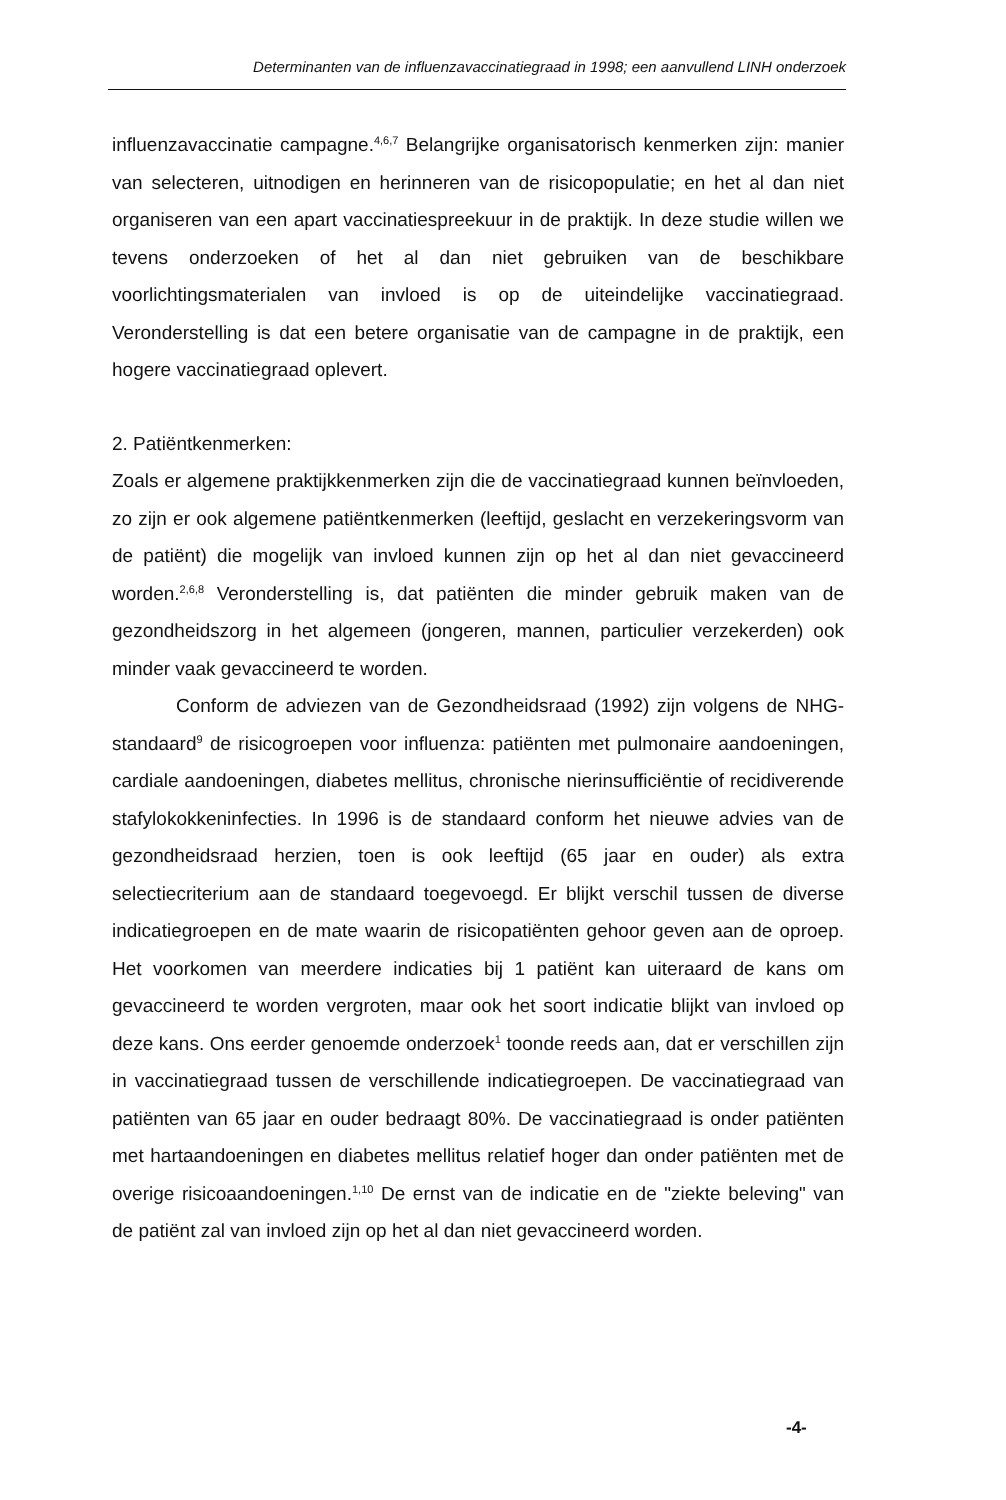Determinanten van de influenzavaccinatiegraad in 1998; een aanvullend LINH onderzoek
influenzavaccinatie campagne.<sup>4,6,7</sup> Belangrijke organisatorisch kenmerken zijn: manier van selecteren, uitnodigen en herinneren van de risicopopulatie; en het al dan niet organiseren van een apart vaccinatiespreekuur in de praktijk. In deze studie willen we tevens onderzoeken of het al dan niet gebruiken van de beschikbare voorlichtingsmaterialen van invloed is op de uiteindelijke vaccinatiegraad. Veronderstelling is dat een betere organisatie van de campagne in de praktijk, een hogere vaccinatiegraad oplevert.
2. Patiëntkenmerken:
Zoals er algemene praktijkkenmerken zijn die de vaccinatiegraad kunnen beïnvloeden, zo zijn er ook algemene patiëntkenmerken (leeftijd, geslacht en verzekeringsvorm van de patiënt) die mogelijk van invloed kunnen zijn op het al dan niet gevaccineerd worden.<sup>2,6,8</sup> Veronderstelling is, dat patiënten die minder gebruik maken van de gezondheidszorg in het algemeen (jongeren, mannen, particulier verzekerden) ook minder vaak gevaccineerd te worden.
Conform de adviezen van de Gezondheidsraad (1992) zijn volgens de NHG-standaard<sup>9</sup> de risicogroepen voor influenza: patiënten met pulmonaire aandoeningen, cardiale aandoeningen, diabetes mellitus, chronische nierinsufficiëntie of recidiverende stafylokokkeninfecties. In 1996 is de standaard conform het nieuwe advies van de gezondheidsraad herzien, toen is ook leeftijd (65 jaar en ouder) als extra selectiecriterium aan de standaard toegevoegd. Er blijkt verschil tussen de diverse indicatiegroepen en de mate waarin de risicopatiënten gehoor geven aan de oproep. Het voorkomen van meerdere indicaties bij 1 patiënt kan uiteraard de kans om gevaccineerd te worden vergroten, maar ook het soort indicatie blijkt van invloed op deze kans. Ons eerder genoemde onderzoek<sup>1</sup> toonde reeds aan, dat er verschillen zijn in vaccinatiegraad tussen de verschillende indicatiegroepen. De vaccinatiegraad van patiënten van 65 jaar en ouder bedraagt 80%. De vaccinatiegraad is onder patiënten met hartaandoeningen en diabetes mellitus relatief hoger dan onder patiënten met de overige risicoaandoeningen.<sup>1,10</sup> De ernst van de indicatie en de "ziekte beleving" van de patiënt zal van invloed zijn op het al dan niet gevaccineerd worden.
-4-